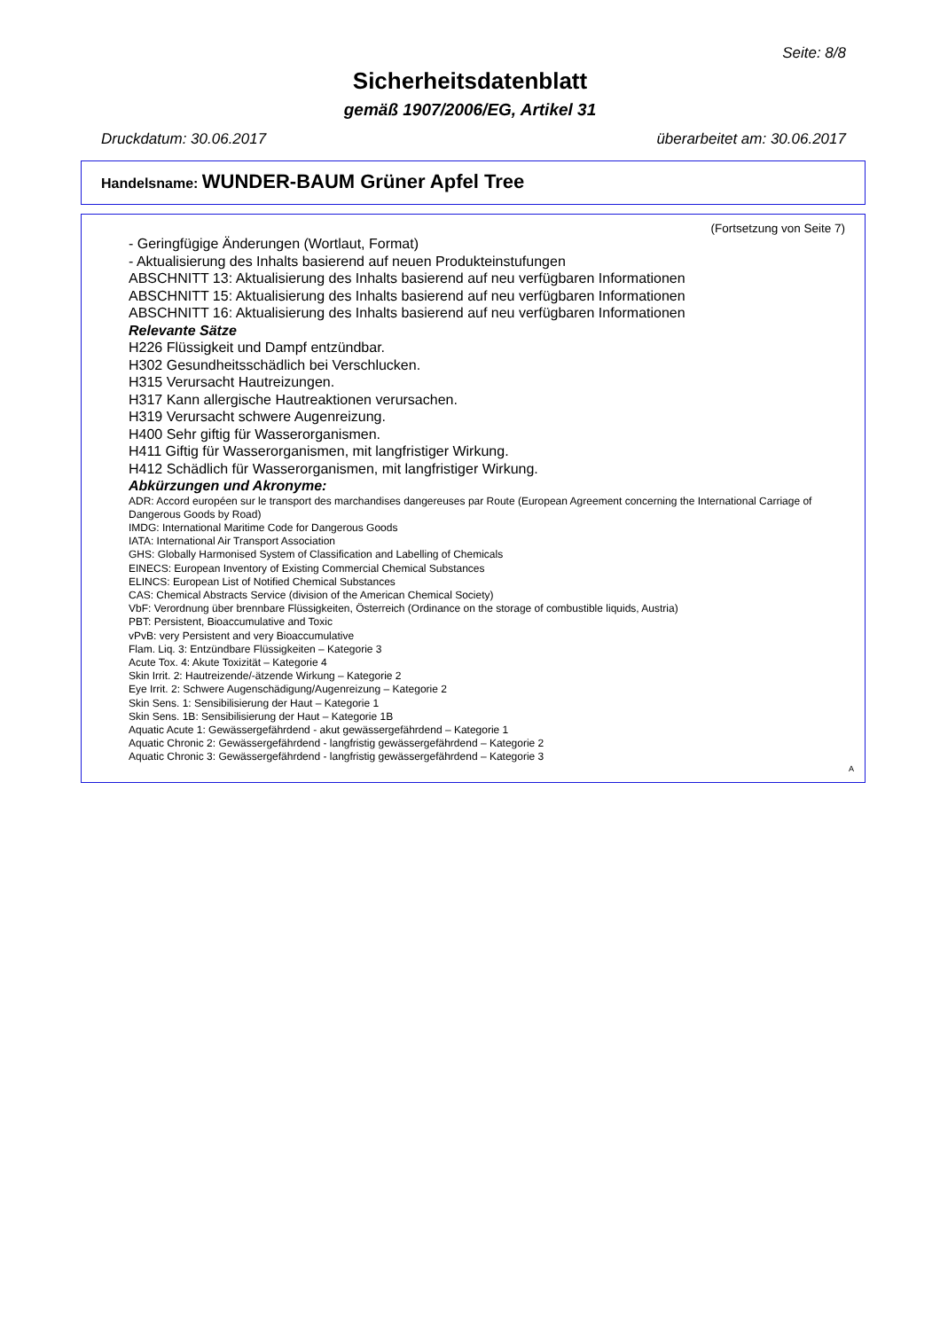Seite: 8/8
Sicherheitsdatenblatt
gemäß 1907/2006/EG, Artikel 31
Druckdatum: 30.06.2017 überarbeitet am: 30.06.2017
Handelsname: WUNDER-BAUM Grüner Apfel Tree
(Fortsetzung von Seite 7)
- Geringfügige Änderungen (Wortlaut, Format)
- Aktualisierung des Inhalts basierend auf neuen Produkteinstufungen
ABSCHNITT 13: Aktualisierung des Inhalts basierend auf neu verfügbaren Informationen
ABSCHNITT 15: Aktualisierung des Inhalts basierend auf neu verfügbaren Informationen
ABSCHNITT 16: Aktualisierung des Inhalts basierend auf neu verfügbaren Informationen
Relevante Sätze
H226 Flüssigkeit und Dampf entzündbar.
H302 Gesundheitsschädlich bei Verschlucken.
H315 Verursacht Hautreizungen.
H317 Kann allergische Hautreaktionen verursachen.
H319 Verursacht schwere Augenreizung.
H400 Sehr giftig für Wasserorganismen.
H411 Giftig für Wasserorganismen, mit langfristiger Wirkung.
H412 Schädlich für Wasserorganismen, mit langfristiger Wirkung.
Abkürzungen und Akronyme:
ADR: Accord européen sur le transport des marchandises dangereuses par Route (European Agreement concerning the International Carriage of Dangerous Goods by Road)
IMDG: International Maritime Code for Dangerous Goods
IATA: International Air Transport Association
GHS: Globally Harmonised System of Classification and Labelling of Chemicals
EINECS: European Inventory of Existing Commercial Chemical Substances
ELINCS: European List of Notified Chemical Substances
CAS: Chemical Abstracts Service (division of the American Chemical Society)
VbF: Verordnung über brennbare Flüssigkeiten, Österreich (Ordinance on the storage of combustible liquids, Austria)
PBT: Persistent, Bioaccumulative and Toxic
vPvB: very Persistent and very Bioaccumulative
Flam. Liq. 3: Entzündbare Flüssigkeiten – Kategorie 3
Acute Tox. 4: Akute Toxizität – Kategorie 4
Skin Irrit. 2: Hautreizende/-ätzende Wirkung – Kategorie 2
Eye Irrit. 2: Schwere Augenschädigung/Augenreizung – Kategorie 2
Skin Sens. 1: Sensibilisierung der Haut – Kategorie 1
Skin Sens. 1B: Sensibilisierung der Haut – Kategorie 1B
Aquatic Acute 1: Gewässergefährdend - akut gewässergefährdend – Kategorie 1
Aquatic Chronic 2: Gewässergefährdend - langfristig gewässergefährdend – Kategorie 2
Aquatic Chronic 3: Gewässergefährdend - langfristig gewässergefährdend – Kategorie 3
A